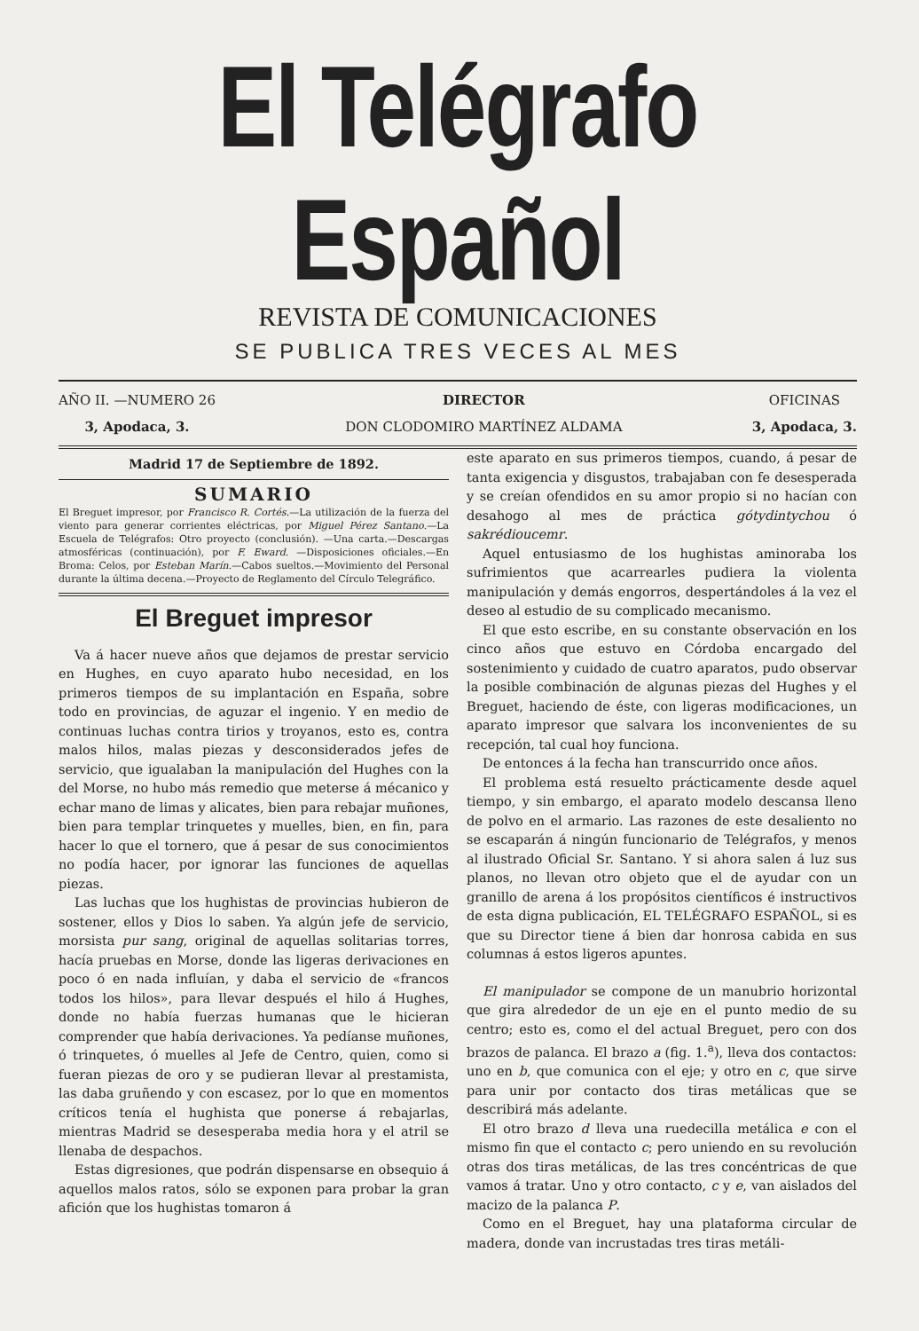El Telégrafo Español
REVISTA DE COMUNICACIONES
SE PUBLICA TRES VECES AL MES
AÑO II. —NUMERO 26
3, Apodaca, 3.
DIRECTOR
DON CLODOMIRO MARTÍNEZ ALDAMA
OFICINAS
3, Apodaca, 3.
Madrid 17 de Septiembre de 1892.
SUMARIO
El Breguet impresor, por Francisco R. Cortés.—La utilización de la fuerza del viento para generar corrientes eléctricas, por Miguel Pérez Santano.—La Escuela de Telégrafos: Otro proyecto (conclusión). —Una carta.—Descargas atmosféricas (continuación), por F. Eward. —Disposiciones oficiales.—En Broma: Celos, por Esteban Marín.—Cabos sueltos.—Movimiento del Personal durante la última decena.—Proyecto de Reglamento del Círculo Telegráfico.
El Breguet impresor
Va á hacer nueve años que dejamos de prestar servicio en Hughes, en cuyo aparato hubo necesidad, en los primeros tiempos de su implantación en España, sobre todo en provincias, de aguzar el ingenio. Y en medio de continuas luchas contra tirios y troyanos, esto es, contra malos hilos, malas piezas y desconsiderados jefes de servicio, que igualaban la manipulación del Hughes con la del Morse, no hubo más remedio que meterse á mécanico y echar mano de limas y alicates, bien para rebajar muñones, bien para templar trinquetes y muelles, bien, en fin, para hacer lo que el tornero, que á pesar de sus conocimientos no podía hacer, por ignorar las funciones de aquellas piezas.
Las luchas que los hughistas de provincias hubieron de sostener, ellos y Dios lo saben. Ya algún jefe de servicio, morsista pur sang, original de aquellas solitarias torres, hacía pruebas en Morse, donde las ligeras derivaciones en poco ó en nada influían, y daba el servicio de «francos todos los hilos», para llevar después el hilo á Hughes, donde no había fuerzas humanas que le hicieran comprender que había derivaciones. Ya pedíanse muñones, ó trinquetes, ó muelles al Jefe de Centro, quien, como si fueran piezas de oro y se pudieran llevar al prestamista, las daba gruñendo y con escasez, por lo que en momentos críticos tenía el hughista que ponerse á rebajarlas, mientras Madrid se desesperaba media hora y el atril se llenaba de despachos.
Estas digresiones, que podrán dispensarse en obsequio á aquellos malos ratos, sólo se exponen para probar la gran afición que los hughistas tomaron á
este aparato en sus primeros tiempos, cuando, á pesar de tanta exigencia y disgustos, trabajaban con fe desesperada y se creían ofendidos en su amor propio si no hacían con desahogo al mes de práctica gótydintychou ó sakrédioucemr.
Aquel entusiasmo de los hughistas aminoraba los sufrimientos que acarrearles pudiera la violenta manipulación y demás engorros, despertándoles á la vez el deseo al estudio de su complicado mecanismo.
El que esto escribe, en su constante observación en los cinco años que estuvo en Córdoba encargado del sostenimiento y cuidado de cuatro aparatos, pudo observar la posible combinación de algunas piezas del Hughes y el Breguet, haciendo de éste, con ligeras modificaciones, un aparato impresor que salvara los inconvenientes de su recepción, tal cual hoy funciona.
De entonces á la fecha han transcurrido once años.
El problema está resuelto prácticamente desde aquel tiempo, y sin embargo, el aparato modelo descansa lleno de polvo en el armario. Las razones de este desaliento no se escaparán á ningún funcionario de Telégrafos, y menos al ilustrado Oficial Sr. Santano. Y si ahora salen á luz sus planos, no llevan otro objeto que el de ayudar con un granillo de arena á los propósitos científicos é instructivos de esta digna publicación, EL TELÉGRAFO ESPAÑOL, si es que su Director tiene á bien dar honrosa cabida en sus columnas á estos ligeros apuntes.
El manipulador se compone de un manubrio horizontal que gira alrededor de un eje en el punto medio de su centro; esto es, como el del actual Breguet, pero con dos brazos de palanca. El brazo a (fig. 1.<sup>a</sup>), lleva dos contactos: uno en b, que comunica con el eje; y otro en c, que sirve para unir por contacto dos tiras metálicas que se describirá más adelante.
El otro brazo d lleva una ruedecilla metálica e con el mismo fin que el contacto c; pero uniendo en su revolución otras dos tiras metálicas, de las tres concéntricas de que vamos á tratar. Uno y otro contacto, c y e, van aislados del macizo de la palanca P.
Como en el Breguet, hay una plataforma circular de madera, donde van incrustadas tres tiras metáli-